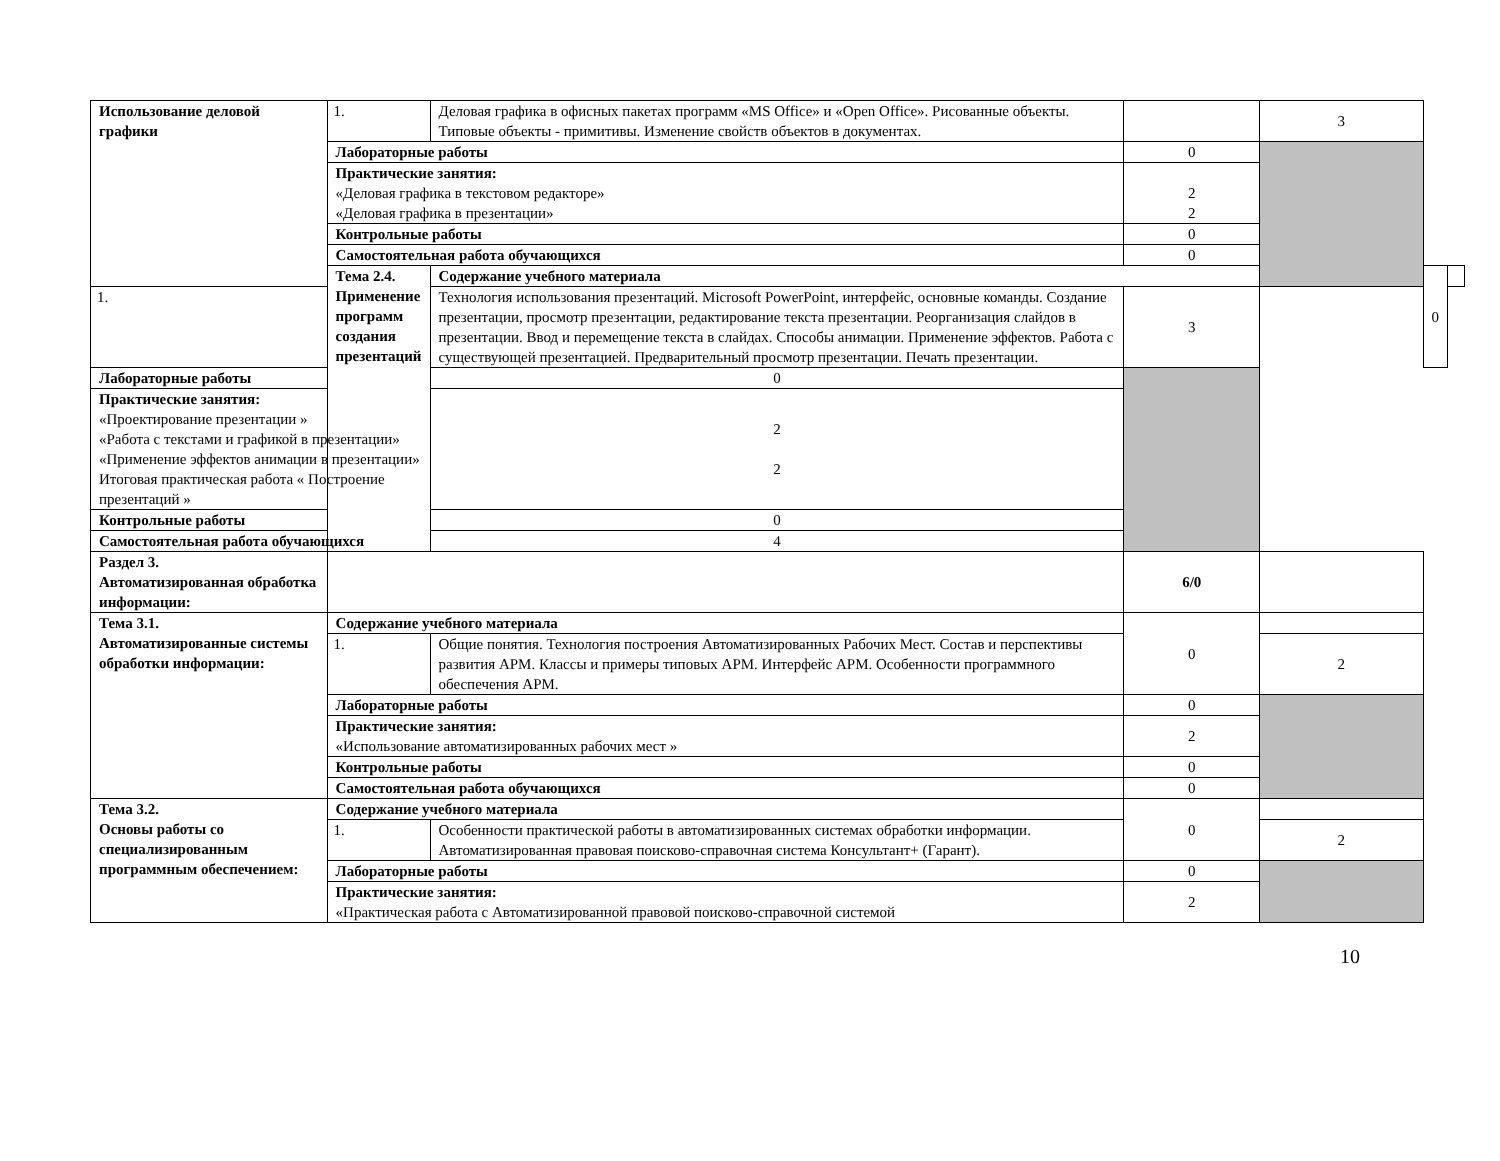| Использование деловой графики | 1. | Деловая графика в офисных пакетах программ «MS Office» и «Open Office». Рисованные объекты. Типовые объекты - примитивы. Изменение свойств объектов в документах. | | 3 | | |
| | Лабораторные работы | | 0 | | | |
| | Практические занятия: «Деловая графика в текстовом редакторе» «Деловая графика в презентации» | | 2 2 | | | |
| | Контрольные работы | | 0 | | | |
| | Самостоятельная работа обучающихся | | 0 | | | |
| | Тема 2.4. Применение программ создания презентаций | Содержание учебного материала | | | 0 | |
| 1. | | Технология использования презентаций. Microsoft PowerPoint, интерфейс, основные команды. Создание презентации, просмотр презентации, редактирование текста презентации. Реорганизация слайдов в презентации. Ввод и перемещение текста в слайдах. Способы анимации. Применение эффектов. Работа с существующей презентацией. Предварительный просмотр презентации. Печать презентации. | 3 | | | |
| Лабораторные работы | | 0 | | | | |
| Практические занятия: «Проектирование презентации » «Работа с текстами и графикой в презентации» «Применение эффектов анимации в презентации» Итоговая практическая работа « Построение презентаций » | | 2 2 | | | | |
| Контрольные работы | | 0 | | | | |
| Самостоятельная работа обучающихся | | 4 | | | | |
| Раздел 3. Автоматизированная обработка информации: | | | 6/0 | | | |
| Тема 3.1. Автоматизированные системы обработки информации: | Содержание учебного материала | | 0 | | | |
| | 1. | Общие понятия. Технология построения Автоматизированных Рабочих Мест. Состав и перспективы развития АРМ. Классы и примеры типовых АРМ. Интерфейс АРМ. Особенности программного обеспечения АРМ. | | 2 | | |
| | Лабораторные работы | | 0 | | | |
| | Практические занятия: «Использование автоматизированных рабочих мест » | | 2 | | | |
| | Контрольные работы | | 0 | | | |
| | Самостоятельная работа обучающихся | | 0 | | | |
| Тема 3.2. Основы работы со специализированным программным обеспечением: | Содержание учебного материала | | 0 | | | |
| | 1. | Особенности практической работы в автоматизированных системах обработки информации. Автоматизированная правовая поисково-справочная система Консультант+ (Гарант). | | 2 | | |
| | Лабораторные работы | | 0 | | | |
| | Практические занятия: «Практическая работа с Автоматизированной правовой поисково-справочной системой | | 2 | | | |
10